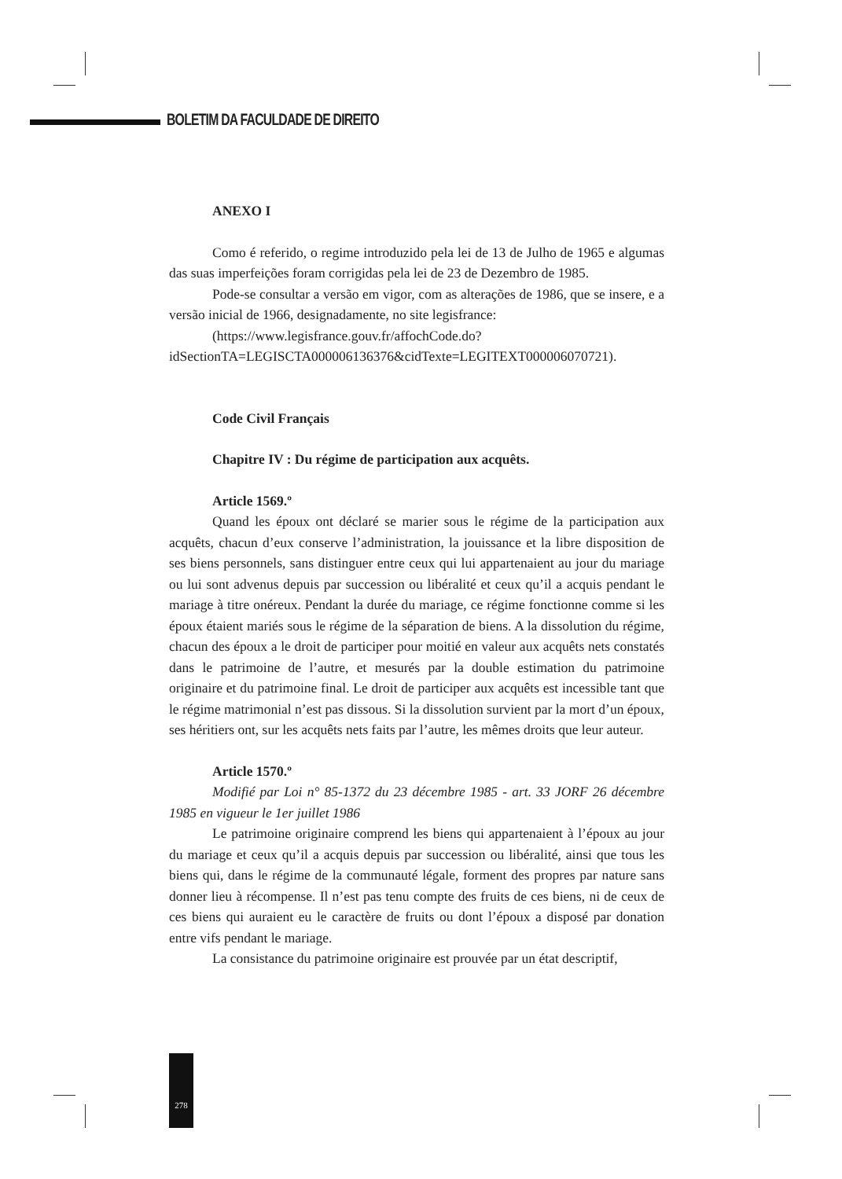BOLETIM DA FACULDADE DE DIREITO
ANEXO I
Como é referido, o regime introduzido pela lei de 13 de Julho de 1965 e algumas das suas imperfeições foram corrigidas pela lei de 23 de Dezembro de 1985.
Pode-se consultar a versão em vigor, com as alterações de 1986, que se insere, e a versão inicial de 1966, designadamente, no site legisfrance:
(https://www.legisfrance.gouv.fr/affochCode.do?idSectionTA=LEGISCTA000006136376&cidTexte=LEGITEXT000006070721).
Code Civil Français
Chapitre IV : Du régime de participation aux acquêts.
Article 1569.º
Quand les époux ont déclaré se marier sous le régime de la participation aux acquêts, chacun d’eux conserve l’administration, la jouissance et la libre disposition de ses biens personnels, sans distinguer entre ceux qui lui appartenaient au jour du mariage ou lui sont advenus depuis par succession ou libéralité et ceux qu’il a acquis pendant le mariage à titre onéreux. Pendant la durée du mariage, ce régime fonctionne comme si les époux étaient mariés sous le régime de la séparation de biens. A la dissolution du régime, chacun des époux a le droit de participer pour moitié en valeur aux acquêts nets constatés dans le patrimoine de l’autre, et mesurés par la double estimation du patrimoine originaire et du patrimoine final. Le droit de participer aux acquêts est incessible tant que le régime matrimonial n’est pas dissous. Si la dissolution survient par la mort d’un époux, ses héritiers ont, sur les acquêts nets faits par l’autre, les mêmes droits que leur auteur.
Article 1570.º
Modifié par Loi n° 85-1372 du 23 décembre 1985 - art. 33 JORF 26 décembre 1985 en vigueur le 1er juillet 1986
Le patrimoine originaire comprend les biens qui appartenaient à l’époux au jour du mariage et ceux qu’il a acquis depuis par succession ou libéralité, ainsi que tous les biens qui, dans le régime de la communauté légale, forment des propres par nature sans donner lieu à récompense. Il n’est pas tenu compte des fruits de ces biens, ni de ceux de ces biens qui auraient eu le caractère de fruits ou dont l’époux a disposé par donation entre vifs pendant le mariage.
La consistance du patrimoine originaire est prouvée par un état descriptif,
278